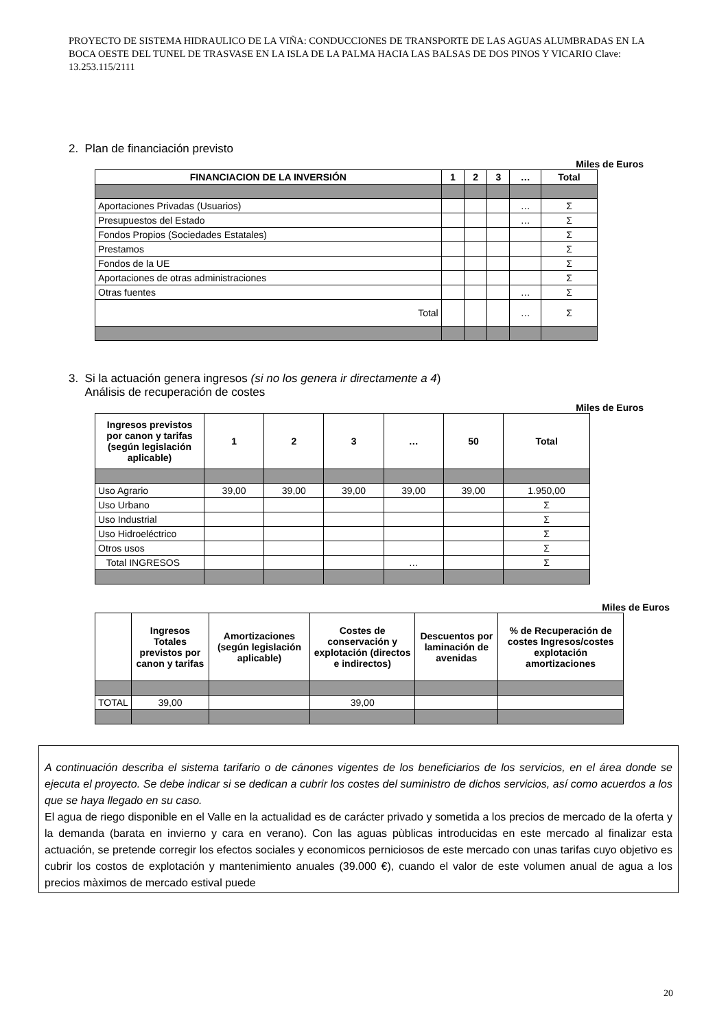PROYECTO DE SISTEMA HIDRAULICO DE LA VIÑA: CONDUCCIONES DE TRANSPORTE DE LAS AGUAS ALUMBRADAS EN LA BOCA OESTE DEL TUNEL DE TRASVASE EN LA ISLA DE LA PALMA HACIA LAS BALSAS DE DOS PINOS Y VICARIO Clave: 13.253.115/2111
2. Plan de financiación previsto
Miles de Euros
| FINANCIACION DE LA INVERSIÓN | 1 | 2 | 3 | … | Total |
| --- | --- | --- | --- | --- | --- |
| Aportaciones Privadas (Usuarios) | | | | … | Σ |
| Presupuestos del Estado | | | | … | Σ |
| Fondos Propios (Sociedades Estatales) | | | | | Σ |
| Prestamos | | | | | Σ |
| Fondos de la UE | | | | | Σ |
| Aportaciones de otras administraciones | | | | | Σ |
| Otras fuentes | | | | … | Σ |
| Total | | | | … | Σ |
3. Si la actuación genera ingresos (si no los genera ir directamente a 4)
Análisis de recuperación de costes
Miles de Euros
| Ingresos previstos por canon y tarifas (según legislación aplicable) | 1 | 2 | 3 | … | 50 | Total |
| --- | --- | --- | --- | --- | --- | --- |
| Uso Agrario | 39,00 | 39,00 | 39,00 | 39,00 | 39,00 | 1.950,00 |
| Uso Urbano | | | | | | Σ |
| Uso Industrial | | | | | | Σ |
| Uso Hidroeléctrico | | | | | | Σ |
| Otros usos | | | | | | Σ |
| Total INGRESOS | | | | … | | Σ |
Miles de Euros
| | Ingresos Totales previstos por canon y tarifas | Amortizaciones (según legislación aplicable) | Costes de conservación y explotación (directos e indirectos) | Descuentos por laminación de avenidas | % de Recuperación de costes Ingresos/costes explotación amortizaciones |
| --- | --- | --- | --- | --- | --- |
| TOTAL | 39,00 | | 39,00 | | |
A continuación describa el sistema tarifario o de cánones vigentes de los beneficiarios de los servicios, en el área donde se ejecuta el proyecto. Se debe indicar si se dedican a cubrir los costes del suministro de dichos servicios, así como acuerdos a los que se haya llegado en su caso.
El agua de riego disponible en el Valle en la actualidad es de carácter privado y sometida a los precios de mercado de la oferta y la demanda (barata en invierno y cara en verano). Con las aguas pùblicas introducidas en este mercado al finalizar esta actuación, se pretende corregir los efectos sociales y economicos perniciosos de este mercado con unas tarifas cuyo objetivo es cubrir los costos de explotación y mantenimiento anuales (39.000 €), cuando el valor de este volumen anual de agua a los precios màximos de mercado estival puede
20